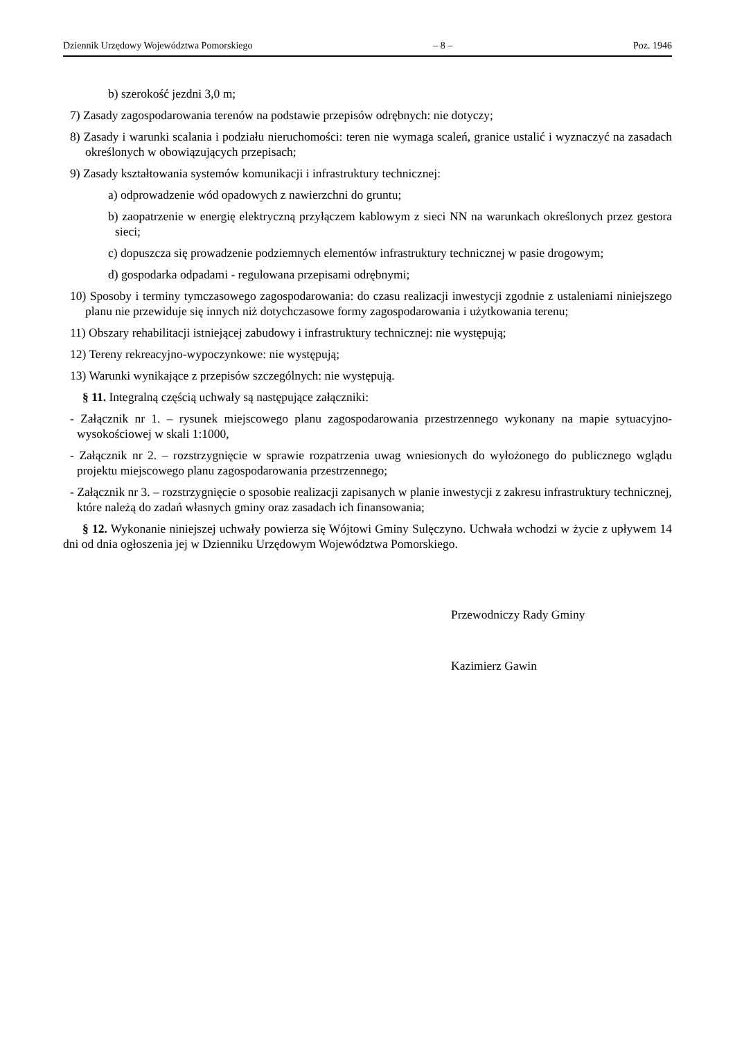Dziennik Urzędowy Województwa Pomorskiego – 8 – Poz. 1946
b) szerokość jezdni 3,0 m;
7) Zasady zagospodarowania terenów na podstawie przepisów odrębnych: nie dotyczy;
8) Zasady i warunki scalania i podziału nieruchomości: teren nie wymaga scaleń, granice ustalić i wyznaczyć na zasadach określonych w obowiązujących przepisach;
9) Zasady kształtowania systemów komunikacji i infrastruktury technicznej:
a) odprowadzenie wód opadowych z nawierzchni do gruntu;
b) zaopatrzenie w energię elektryczną przyłączem kablowym z sieci NN na warunkach określonych przez gestora sieci;
c) dopuszcza się prowadzenie podziemnych elementów infrastruktury technicznej w pasie drogowym;
d) gospodarka odpadami - regulowana przepisami odrębnymi;
10) Sposoby i terminy tymczasowego zagospodarowania: do czasu realizacji inwestycji zgodnie z ustaleniami niniejszego planu nie przewiduje się innych niż dotychczasowe formy zagospodarowania i użytkowania terenu;
11) Obszary rehabilitacji istniejącej zabudowy i infrastruktury technicznej: nie występują;
12) Tereny rekreacyjno-wypoczynkowe: nie występują;
13) Warunki wynikające z przepisów szczególnych: nie występują.
§ 11. Integralną częścią uchwały są następujące załączniki:
- Załącznik nr 1. – rysunek miejscowego planu zagospodarowania przestrzennego wykonany na mapie sytuacyjno-wysokościowej w skali 1:1000,
- Załącznik nr 2. – rozstrzygnięcie w sprawie rozpatrzenia uwag wniesionych do wyłożonego do publicznego wglądu projektu miejscowego planu zagospodarowania przestrzennego;
- Załącznik nr 3. – rozstrzygnięcie o sposobie realizacji zapisanych w planie inwestycji z zakresu infrastruktury technicznej, które należą do zadań własnych gminy oraz zasadach ich finansowania;
§ 12. Wykonanie niniejszej uchwały powierza się Wójtowi Gminy Sulęczyno. Uchwała wchodzi w życie z upływem 14 dni od dnia ogłoszenia jej w Dzienniku Urzędowym Województwa Pomorskiego.
Przewodniczy Rady Gminy
Kazimierz Gawin